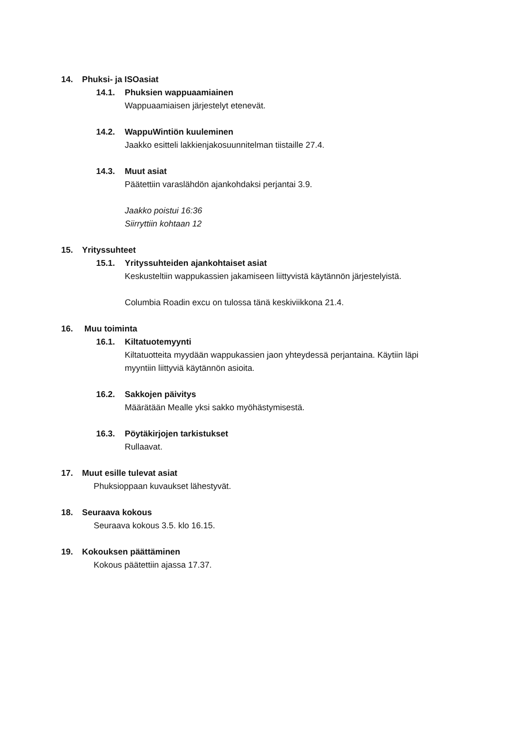14. Phuksi- ja ISOasiat
14.1. Phuksien wappuaamiainen
Wappuaamiaisen järjestelyt etenevät.
14.2. WappuWintiön kuuleminen
Jaakko esitteli lakkienjakosuunnitelman tiistaille 27.4.
14.3. Muut asiat
Päätettiin varaslähdön ajankohdaksi perjantai 3.9.
Jaakko poistui 16:36
Siirryttiin kohtaan 12
15. Yrityssuhteet
15.1. Yrityssuhteiden ajankohtaiset asiat
Keskusteltiin wappukassien jakamiseen liittyvistä käytännön järjestelyistä.
Columbia Roadin excu on tulossa tänä keskiviikkona 21.4.
16. Muu toiminta
16.1. Kiltatuotemyynti
Kiltatuotteita myydään wappukassien jaon yhteydessä perjantaina. Käytiin läpi
myyntiin liittyviä käytännön asioita.
16.2. Sakkojen päivitys
Määrätään Mealle yksi sakko myöhästymisestä.
16.3. Pöytäkirjojen tarkistukset
Rullaavat.
17. Muut esille tulevat asiat
Phuksioppaan kuvaukset lähestyvät.
18. Seuraava kokous
Seuraava kokous 3.5. klo 16.15.
19. Kokouksen päättäminen
Kokous päätettiin ajassa 17.37.